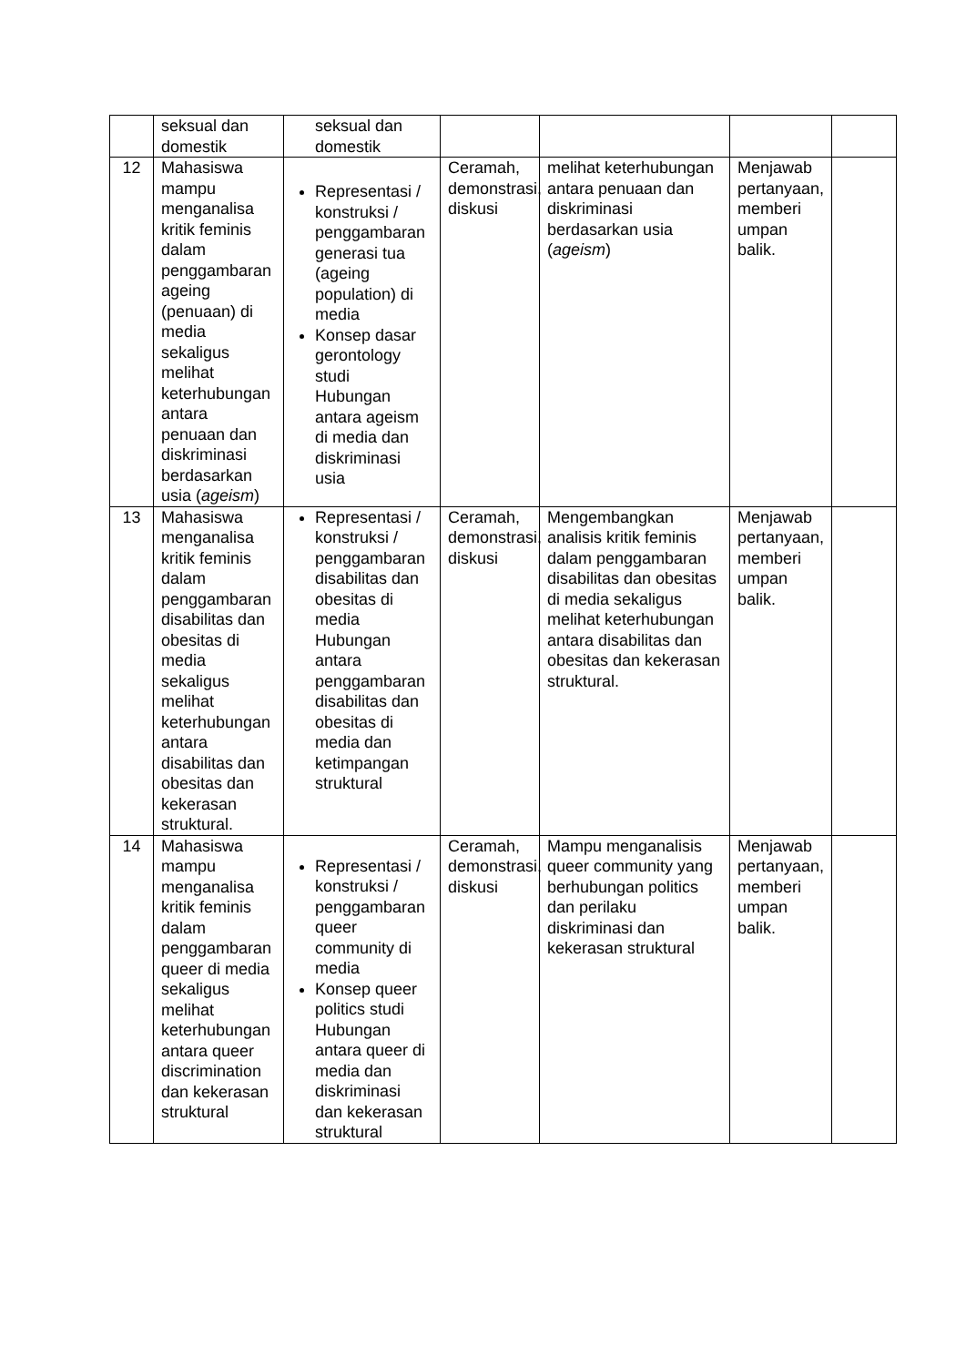| | seksual dan domestik | seksual dan domestik | | | | |
| 12 | Mahasiswa mampu menganalisa kritik feminis dalam penggambaran ageing (penuaan) di media sekaligus melihat keterhubungan antara penuaan dan diskriminasi berdasarkan usia ( ageism ) | Representasi / konstruksi / penggambaran generasi tua (ageing population) di media Konsep dasar gerontology studi Hubungan antara ageism di media dan diskriminasi usia | Ceramah, demonstrasi, diskusi | melihat keterhubungan antara penuaan dan diskriminasi berdasarkan usia ( ageism ) | Menjawab pertanyaan, memberi umpan balik. | |
| 13 | Mahasiswa menganalisa kritik feminis dalam penggambaran disabilitas dan obesitas di media sekaligus melihat keterhubungan antara disabilitas dan obesitas dan kekerasan struktural. | Representasi / konstruksi / penggambaran disabilitas dan obesitas di media Hubungan antara penggambaran disabilitas dan obesitas di media dan ketimpangan struktural | Ceramah, demonstrasi, diskusi | Mengembangkan analisis kritik feminis dalam penggambaran disabilitas dan obesitas di media sekaligus melihat keterhubungan antara disabilitas dan obesitas dan kekerasan struktural. | Menjawab pertanyaan, memberi umpan balik. | |
| 14 | Mahasiswa mampu menganalisa kritik feminis dalam penggambaran queer di media sekaligus melihat keterhubungan antara queer discrimination dan kekerasan struktural | Representasi / konstruksi / penggambaran queer community di media Konsep queer politics studi Hubungan antara queer di media dan diskriminasi dan kekerasan struktural | Ceramah, demonstrasi, diskusi | Mampu menganalisis queer community yang berhubungan politics dan perilaku diskriminasi dan kekerasan struktural | Menjawab pertanyaan, memberi umpan balik. | |